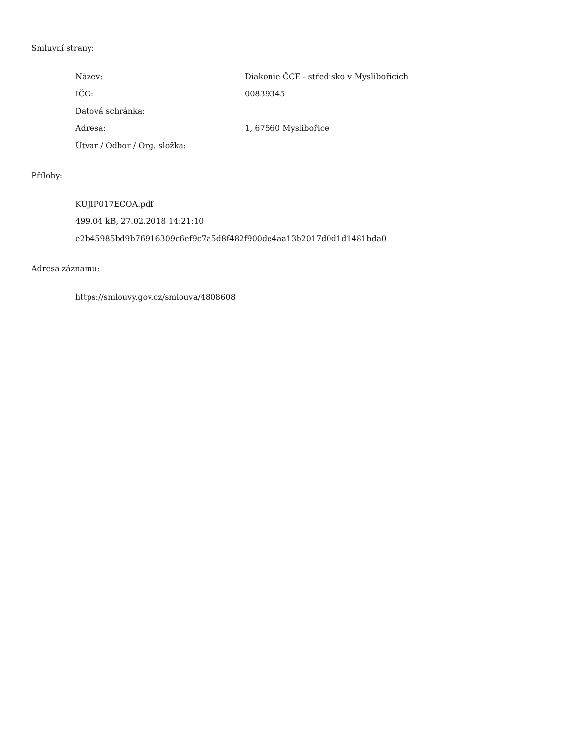Smluvní strany:
Název: Diakonie ČCE - středisko v Myslibořicích
IČO: 00839345
Datová schránka:
Adresa: 1, 67560 Myslibořice
Útvar / Odbor / Org. složka:
Přílohy:
KUJIP017ECOA.pdf
499.04 kB, 27.02.2018 14:21:10
e2b45985bd9b76916309c6ef9c7a5d8f482f900de4aa13b2017d0d1d1481bda0
Adresa záznamu:
https://smlouvy.gov.cz/smlouva/4808608